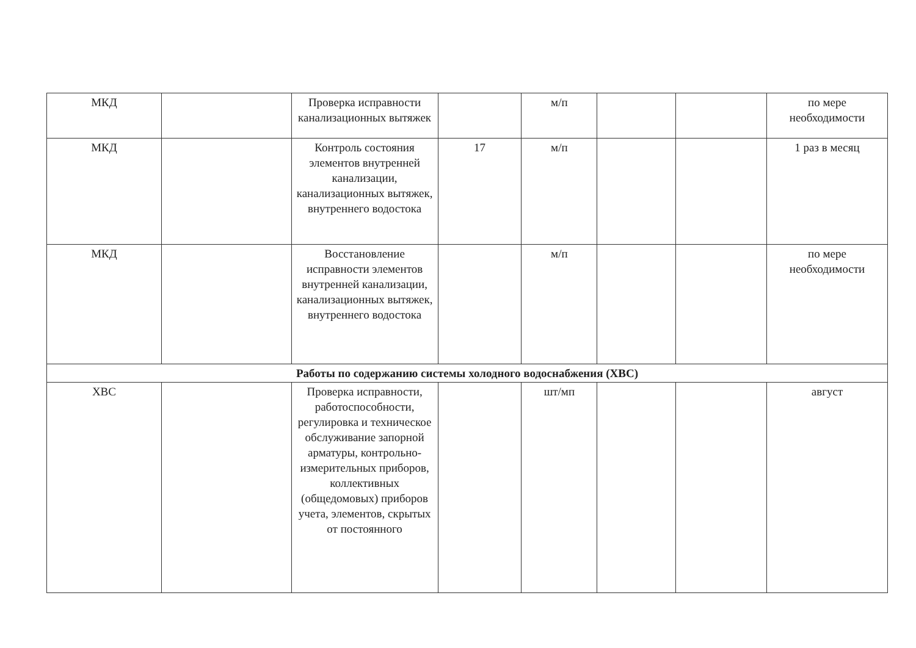| МКД | | Проверка исправности канализационных вытяжек | | м/п | | | по мере необходимости |
| МКД | | Контроль состояния элементов внутренней канализации, канализационных вытяжек, внутреннего водостока | 17 | м/п | | | 1 раз в месяц |
| МКД | | Восстановление исправности элементов внутренней канализации, канализационных вытяжек, внутреннего водостока | | м/п | | | по мере необходимости |
| Работы по содержанию системы холодного водоснабжения (ХВС) | | | | | | | |
| ХВС | | Проверка исправности, работоспособности, регулировка и техническое обслуживание запорной арматуры, контрольно-измерительных приборов, коллективных (общедомовых) приборов учета, элементов, скрытых от постоянного | | шт/мп | | | август |